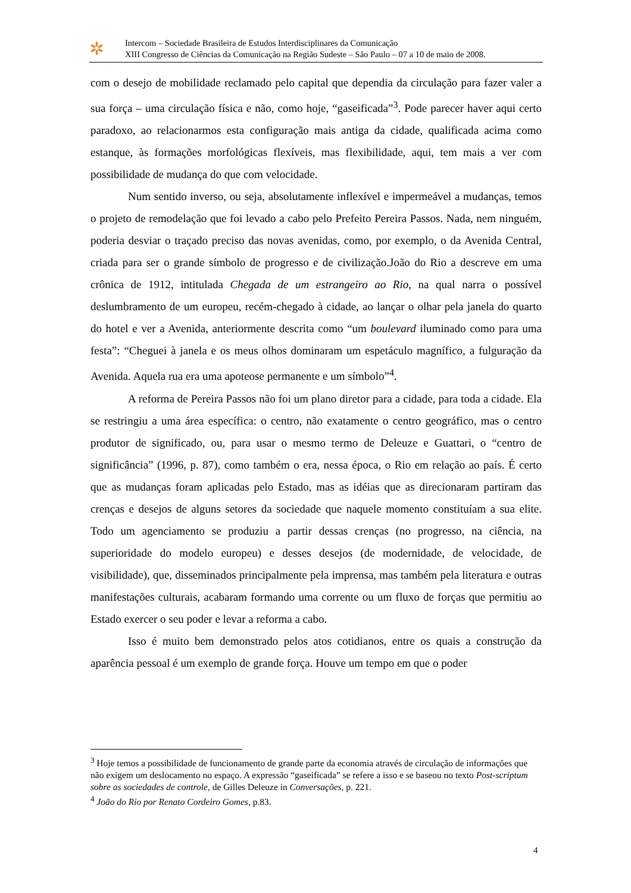✲
Intercom – Sociedade Brasileira de Estudos Interdisciplinares da Comunicação
XIII Congresso de Ciências da Comunicação na Região Sudeste – São Paulo – 07 a 10 de maio de 2008.
com o desejo de mobilidade reclamado pelo capital que dependia da circulação para fazer valer a sua força – uma circulação física e não, como hoje, “gaseificada”<sup>3</sup>. Pode parecer haver aqui certo paradoxo, ao relacionarmos esta configuração mais antiga da cidade, qualificada acima como estanque, às formações morfológicas flexíveis, mas flexibilidade, aqui, tem mais a ver com possibilidade de mudança do que com velocidade.
Num sentido inverso, ou seja, absolutamente inflexível e impermeável a mudanças, temos o projeto de remodelação que foi levado a cabo pelo Prefeito Pereira Passos. Nada, nem ninguém, poderia desviar o traçado preciso das novas avenidas, como, por exemplo, o da Avenida Central, criada para ser o grande símbolo de progresso e de civilização.João do Rio a descreve em uma crônica de 1912, intitulada Chegada de um estrangeiro ao Rio, na qual narra o possível deslumbramento de um europeu, recém-chegado à cidade, ao lançar o olhar pela janela do quarto do hotel e ver a Avenida, anteriormente descrita como “um boulevard iluminado como para uma festa”: “Cheguei à janela e os meus olhos dominaram um espetáculo magnífico, a fulguração da Avenida. Aquela rua era uma apoteose permanente e um símbolo”<sup>4</sup>.
A reforma de Pereira Passos não foi um plano diretor para a cidade, para toda a cidade. Ela se restringiu a uma área específica: o centro, não exatamente o centro geográfico, mas o centro produtor de significado, ou, para usar o mesmo termo de Deleuze e Guattari, o “centro de significância” (1996, p. 87), como também o era, nessa época, o Rio em relação ao país. É certo que as mudanças foram aplicadas pelo Estado, mas as idéias que as direcionaram partiram das crenças e desejos de alguns setores da sociedade que naquele momento constituíam a sua elite. Todo um agenciamento se produziu a partir dessas crenças (no progresso, na ciência, na superioridade do modelo europeu) e desses desejos (de modernidade, de velocidade, de visibilidade), que, disseminados principalmente pela imprensa, mas também pela literatura e outras manifestações culturais, acabaram formando uma corrente ou um fluxo de forças que permitiu ao Estado exercer o seu poder e levar a reforma a cabo.
Isso é muito bem demonstrado pelos atos cotidianos, entre os quais a construção da aparência pessoal é um exemplo de grande força. Houve um tempo em que o poder
<sup>3</sup> Hoje temos a possibilidade de funcionamento de grande parte da economia através de circulação de informações que não exigem um deslocamento no espaço. A expressão “gaseificada” se refere a isso e se baseou no texto Post-scriptum sobre as sociedades de controle, de Gilles Deleuze in Conversações, p. 221.
<sup>4</sup> João do Rio por Renato Cordeiro Gomes, p.83.
4